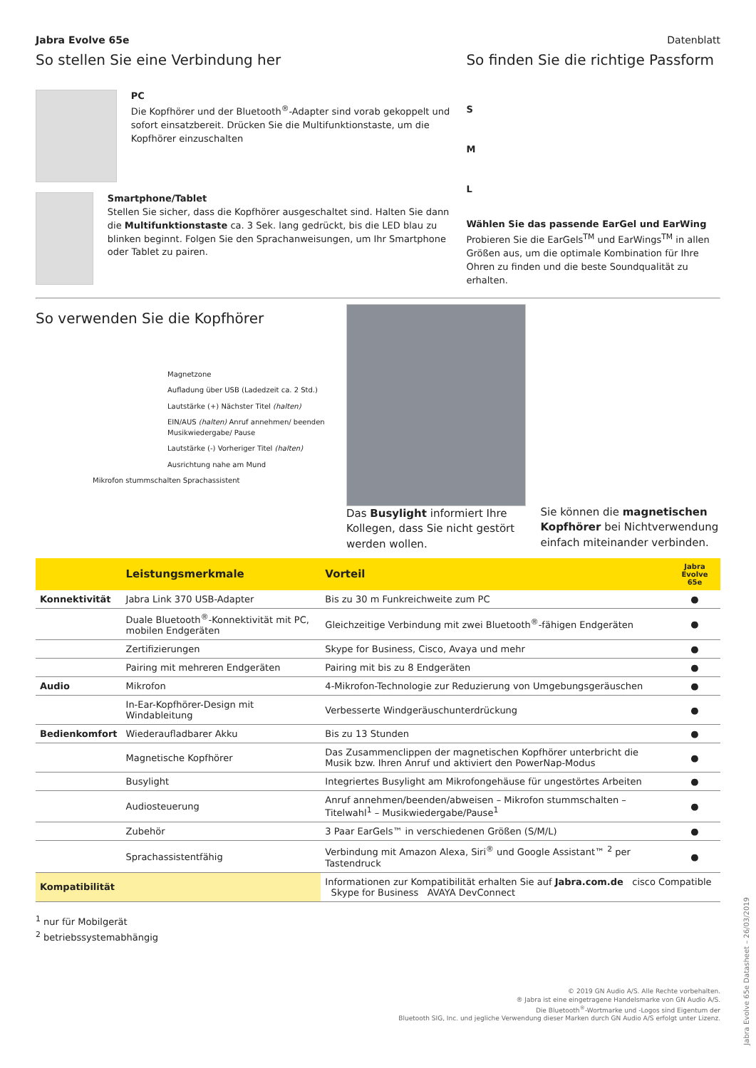Jabra Evolve 65e Datenblatt
So stellen Sie eine Verbindung her
PC
Die Kopfhörer und der Bluetooth<sup>®</sup>-Adapter sind vorab gekoppelt und sofort einsatzbereit. Drücken Sie die Multifunktionstaste, um die Kopfhörer einzuschalten
Smartphone/Tablet
Stellen Sie sicher, dass die Kopfhörer ausgeschaltet sind. Halten Sie dann die Multifunktionstaste ca. 3 Sek. lang gedrückt, bis die LED blau zu blinken beginnt. Folgen Sie den Sprachanweisungen, um Ihr Smartphone oder Tablet zu pairen.
So finden Sie die richtige Passform
S
M
L
Wählen Sie das passende EarGel und EarWing
Probieren Sie die EarGels<sup>TM</sup> und EarWings<sup>TM</sup> in allen Größen aus, um die optimale Kombination für Ihre Ohren zu finden und die beste Soundqualität zu erhalten.
So verwenden Sie die Kopfhörer
Magnetzone
Aufladung über USB (Ladedzeit ca. 2 Std.)
Lautstärke (+) Nächster Titel (halten)
EIN/AUS (halten) Anruf annehmen/ beenden Musikwiedergabe/ Pause
Lautstärke (-) Vorheriger Titel (halten)
Ausrichtung nahe am Mund
Mikrofon stummschalten Sprachassistent
Das Busylight informiert Ihre Kollegen, dass Sie nicht gestört werden wollen.
Sie können die magnetischen Kopfhörer bei Nichtverwendung einfach miteinander verbinden.
| | Leistungsmerkmale | Vorteil | Jabra Evolve 65e |
| --- | --- | --- | --- |
| Konnektivität | Jabra Link 370 USB-Adapter | Bis zu 30 m Funkreichweite zum PC | ● |
| | Duale Bluetooth<sup>®</sup>-Konnektivität mit PC, mobilen Endgeräten | Gleichzeitige Verbindung mit zwei Bluetooth<sup>®</sup>-fähigen Endgeräten | ● |
| | Zertifizierungen | Skype for Business, Cisco, Avaya und mehr | ● |
| | Pairing mit mehreren Endgeräten | Pairing mit bis zu 8 Endgeräten | ● |
| Audio | Mikrofon | 4-Mikrofon-Technologie zur Reduzierung von Umgebungsgeräuschen | ● |
| | In-Ear-Kopfhörer-Design mit Windableitung | Verbesserte Windgeräuschunterdrückung | ● |
| Bedienkomfort | Wiederaufladbarer Akku | Bis zu 13 Stunden | ● |
| | Magnetische Kopfhörer | Das Zusammenclippen der magnetischen Kopfhörer unterbricht die Musik bzw. Ihren Anruf und aktiviert den PowerNap-Modus | ● |
| | Busylight | Integriertes Busylight am Mikrofongehäuse für ungestörtes Arbeiten | ● |
| | Audiosteuerung | Anruf annehmen/beenden/abweisen – Mikrofon stummschalten – Titelwahl<sup>1</sup> – Musikwiedergabe/Pause<sup>1</sup> | ● |
| | Zubehör | 3 Paar EarGels™ in verschiedenen Größen (S/M/L) | ● |
| | Sprachassistentfähig | Verbindung mit Amazon Alexa, Siri<sup>®</sup> und Google Assistant™ <sup>2</sup> per Tastendruck | ● |
| Kompatibilität | | Informationen zur Kompatibilität erhalten Sie auf Jabra.com.de cisco Compatible Skype for Business AVAYA DevConnect | |
<sup>1</sup> nur für Mobilgerät
<sup>2</sup> betriebssystemabhängig
© 2019 GN Audio A/S. Alle Rechte vorbehalten.
® Jabra ist eine eingetragene Handelsmarke von GN Audio A/S.
Die Bluetooth<sup>®</sup>-Wortmarke und -Logos sind Eigentum der
Bluetooth SIG, Inc. und jegliche Verwendung dieser Marken durch GN Audio A/S erfolgt unter Lizenz.
Jabra Evolve 65e Datasheet – 26/03/2019